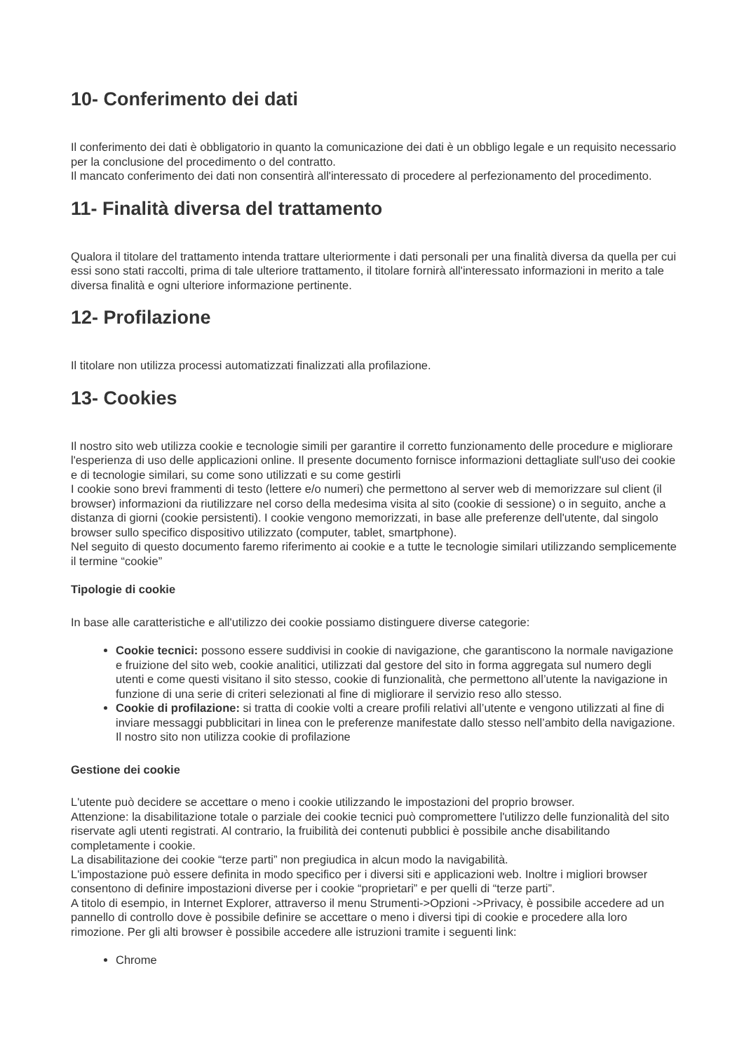10- Conferimento dei dati
Il conferimento dei dati è obbligatorio in quanto la comunicazione dei dati è un obbligo legale e un requisito necessario per la conclusione del procedimento o del contratto.
Il mancato conferimento dei dati non consentirà all'interessato di procedere al perfezionamento del procedimento.
11- Finalità diversa del trattamento
Qualora il titolare del trattamento intenda trattare ulteriormente i dati personali per una finalità diversa da quella per cui essi sono stati raccolti, prima di tale ulteriore trattamento, il titolare fornirà all'interessato informazioni in merito a tale diversa finalità e ogni ulteriore informazione pertinente.
12- Profilazione
Il titolare non utilizza processi automatizzati finalizzati alla profilazione.
13- Cookies
Il nostro sito web utilizza cookie e tecnologie simili per garantire il corretto funzionamento delle procedure e migliorare l'esperienza di uso delle applicazioni online. Il presente documento fornisce informazioni dettagliate sull'uso dei cookie e di tecnologie similari, su come sono utilizzati e su come gestirli
I cookie sono brevi frammenti di testo (lettere e/o numeri) che permettono al server web di memorizzare sul client (il browser) informazioni da riutilizzare nel corso della medesima visita al sito (cookie di sessione) o in seguito, anche a distanza di giorni (cookie persistenti). I cookie vengono memorizzati, in base alle preferenze dell'utente, dal singolo browser sullo specifico dispositivo utilizzato (computer, tablet, smartphone).
Nel seguito di questo documento faremo riferimento ai cookie e a tutte le tecnologie similari utilizzando semplicemente il termine “cookie”
Tipologie di cookie
In base alle caratteristiche e all'utilizzo dei cookie possiamo distinguere diverse categorie:
Cookie tecnici: possono essere suddivisi in cookie di navigazione, che garantiscono la normale navigazione e fruizione del sito web, cookie analitici, utilizzati dal gestore del sito in forma aggregata sul numero degli utenti e come questi visitano il sito stesso, cookie di funzionalità, che permettono all’utente la navigazione in funzione di una serie di criteri selezionati al fine di migliorare il servizio reso allo stesso.
Cookie di profilazione: si tratta di cookie volti a creare profili relativi all’utente e vengono utilizzati al fine di inviare messaggi pubblicitari in linea con le preferenze manifestate dallo stesso nell’ambito della navigazione. Il nostro sito non utilizza cookie di profilazione
Gestione dei cookie
L'utente può decidere se accettare o meno i cookie utilizzando le impostazioni del proprio browser.
Attenzione: la disabilitazione totale o parziale dei cookie tecnici può compromettere l'utilizzo delle funzionalità del sito riservate agli utenti registrati. Al contrario, la fruibilità dei contenuti pubblici è possibile anche disabilitando completamente i cookie.
La disabilitazione dei cookie “terze parti” non pregiudica in alcun modo la navigabilità.
L'impostazione può essere definita in modo specifico per i diversi siti e applicazioni web. Inoltre i migliori browser consentono di definire impostazioni diverse per i cookie “proprietari” e per quelli di “terze parti”.
A titolo di esempio, in Internet Explorer, attraverso il menu Strumenti->Opzioni ->Privacy, è possibile accedere ad un pannello di controllo dove è possibile definire se accettare o meno i diversi tipi di cookie e procedere alla loro rimozione. Per gli alti browser è possibile accedere alle istruzioni tramite i seguenti link:
Chrome